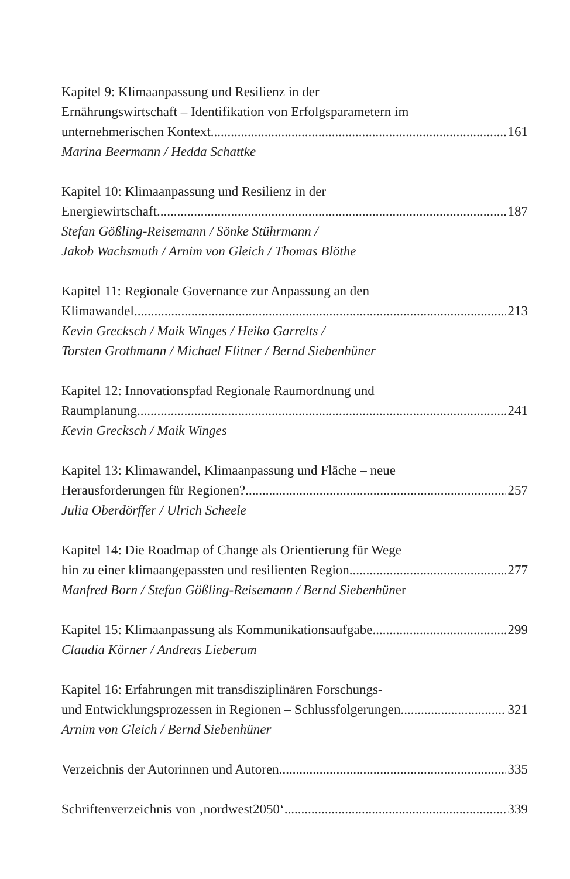Kapitel 9: Klimaanpassung und Resilienz in der
Ernährungswirtschaft – Identifikation von Erfolgsparametern im
unternehmerischen Kontext 161
Marina Beermann / Hedda Schattke
Kapitel 10: Klimaanpassung und Resilienz in der
Energiewirtschaft 187
Stefan Gößling-Reisemann / Sönke Stührmann /
Jakob Wachsmuth / Arnim von Gleich / Thomas Blöthe
Kapitel 11: Regionale Governance zur Anpassung an den
Klimawandel 213
Kevin Grecksch / Maik Winges / Heiko Garrelts /
Torsten Grothmann / Michael Flitner / Bernd Siebenhüner
Kapitel 12: Innovationspfad Regionale Raumordnung und
Raumplanung 241
Kevin Grecksch / Maik Winges
Kapitel 13: Klimawandel, Klimaanpassung und Fläche – neue
Herausforderungen für Regionen? 257
Julia Oberdörffer / Ulrich Scheele
Kapitel 14: Die Roadmap of Change als Orientierung für Wege
hin zu einer klimaangepassten und resilienten Region 277
Manfred Born / Stefan Gößling-Reisemann / Bernd Siebenhüner
Kapitel 15: Klimaanpassung als Kommunikationsaufgabe 299
Claudia Körner / Andreas Lieberum
Kapitel 16: Erfahrungen mit transdisziplinären Forschungs-
und Entwicklungsprozessen in Regionen – Schlussfolgerungen 321
Arnim von Gleich / Bernd Siebenhüner
Verzeichnis der Autorinnen und Autoren 335
Schriftenverzeichnis von ‚nordwest2050‘ 339